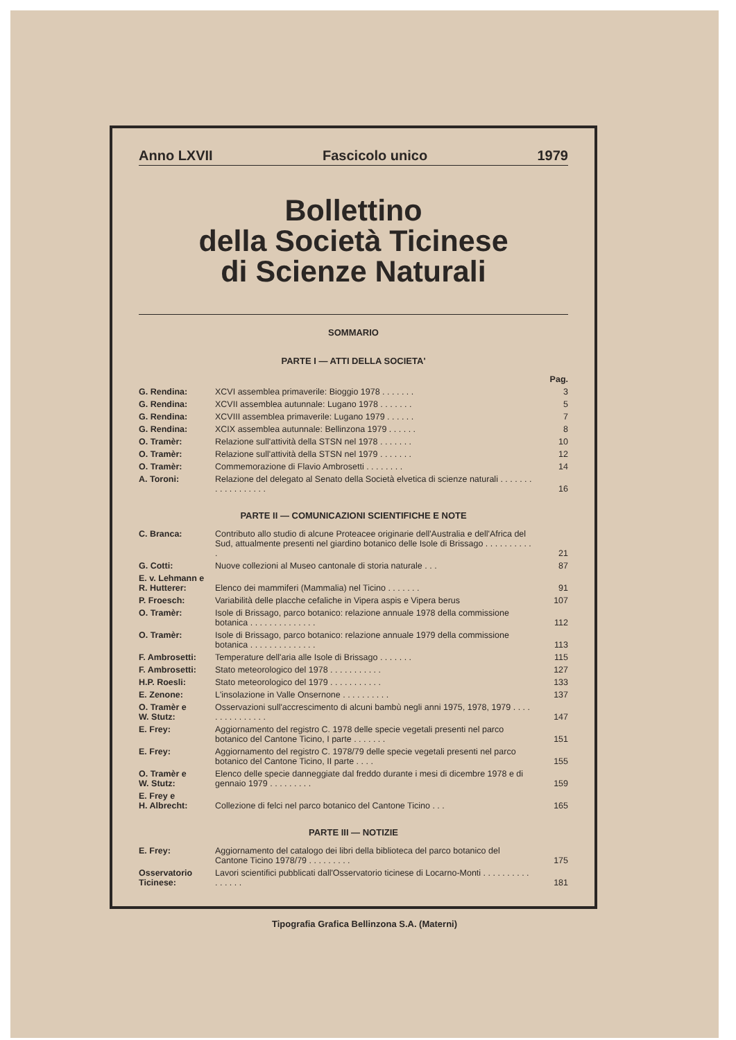Anno LXVII Fascicolo unico 1979
Bollettino
della Società Ticinese
di Scienze Naturali
SOMMARIO
PARTE I — ATTI DELLA SOCIETA'
| | | Pag. |
| G. Rendina: | XCVI assemblea primaverile: Bioggio 1978 . . . . . . . | 3 |
| G. Rendina: | XCVII assemblea autunnale: Lugano 1978 . . . . . . . | 5 |
| G. Rendina: | XCVIII assemblea primaverile: Lugano 1979 . . . . . . | 7 |
| G. Rendina: | XCIX assemblea autunnale: Bellinzona 1979 . . . . . . | 8 |
| O. Tramèr: | Relazione sull'attività della STSN nel 1978 . . . . . . . | 10 |
| O. Tramèr: | Relazione sull'attività della STSN nel 1979 . . . . . . . | 12 |
| O. Tramèr: | Commemorazione di Flavio Ambrosetti . . . . . . . . | 14 |
| A. Toroni: | Relazione del delegato al Senato della Società elvetica di scienze naturali . . . . . . . . . . . . . . . . . . | 16 |
PARTE II — COMUNICAZIONI SCIENTIFICHE E NOTE
| C. Branca: | Contributo allo studio di alcune Proteacee originarie dell'Australia e dell'Africa del Sud, attualmente presenti nel giardino botanico delle Isole di Brissago . . . . . . . . . . . | 21 |
| G. Cotti: | Nuove collezioni al Museo cantonale di storia naturale . . . | 87 |
| E. v. Lehmann e R. Hutterer: | Elenco dei mammiferi (Mammalia) nel Ticino . . . . . . . | 91 |
| P. Froesch: | Variabilità delle placche cefaliche in Vipera aspis e Vipera berus | 107 |
| O. Tramèr: | Isole di Brissago, parco botanico: relazione annuale 1978 della commissione botanica . . . . . . . . . . . . . . | 112 |
| O. Tramèr: | Isole di Brissago, parco botanico: relazione annuale 1979 della commissione botanica . . . . . . . . . . . . . . | 113 |
| F. Ambrosetti: | Temperature dell'aria alle Isole di Brissago . . . . . . . | 115 |
| F. Ambrosetti: | Stato meteorologico del 1978 . . . . . . . . . . . | 127 |
| H.P. Roesli: | Stato meteorologico del 1979 . . . . . . . . . . . | 133 |
| E. Zenone: | L'insolazione in Valle Onsernone . . . . . . . . . . | 137 |
| O. Tramèr e W. Stutz: | Osservazioni sull'accrescimento di alcuni bambù negli anni 1975, 1978, 1979 . . . . . . . . . . . . . . . | 147 |
| E. Frey: | Aggiornamento del registro C. 1978 delle specie vegetali presenti nel parco botanico del Cantone Ticino, I parte . . . . . . . | 151 |
| E. Frey: | Aggiornamento del registro C. 1978/79 delle specie vegetali presenti nel parco botanico del Cantone Ticino, II parte . . . . | 155 |
| O. Tramèr e W. Stutz: | Elenco delle specie danneggiate dal freddo durante i mesi di dicembre 1978 e di gennaio 1979 . . . . . . . . . | 159 |
| E. Frey e H. Albrecht: | Collezione di felci nel parco botanico del Cantone Ticino . . . | 165 |
PARTE III — NOTIZIE
| E. Frey: | Aggiornamento del catalogo dei libri della biblioteca del parco botanico del Cantone Ticino 1978/79 . . . . . . . . . | 175 |
| Osservatorio Ticinese: | Lavori scientifici pubblicati dall'Osservatorio ticinese di Locarno-Monti . . . . . . . . . . . . . . . . | 181 |
Tipografia Grafica Bellinzona S.A. (Materni)